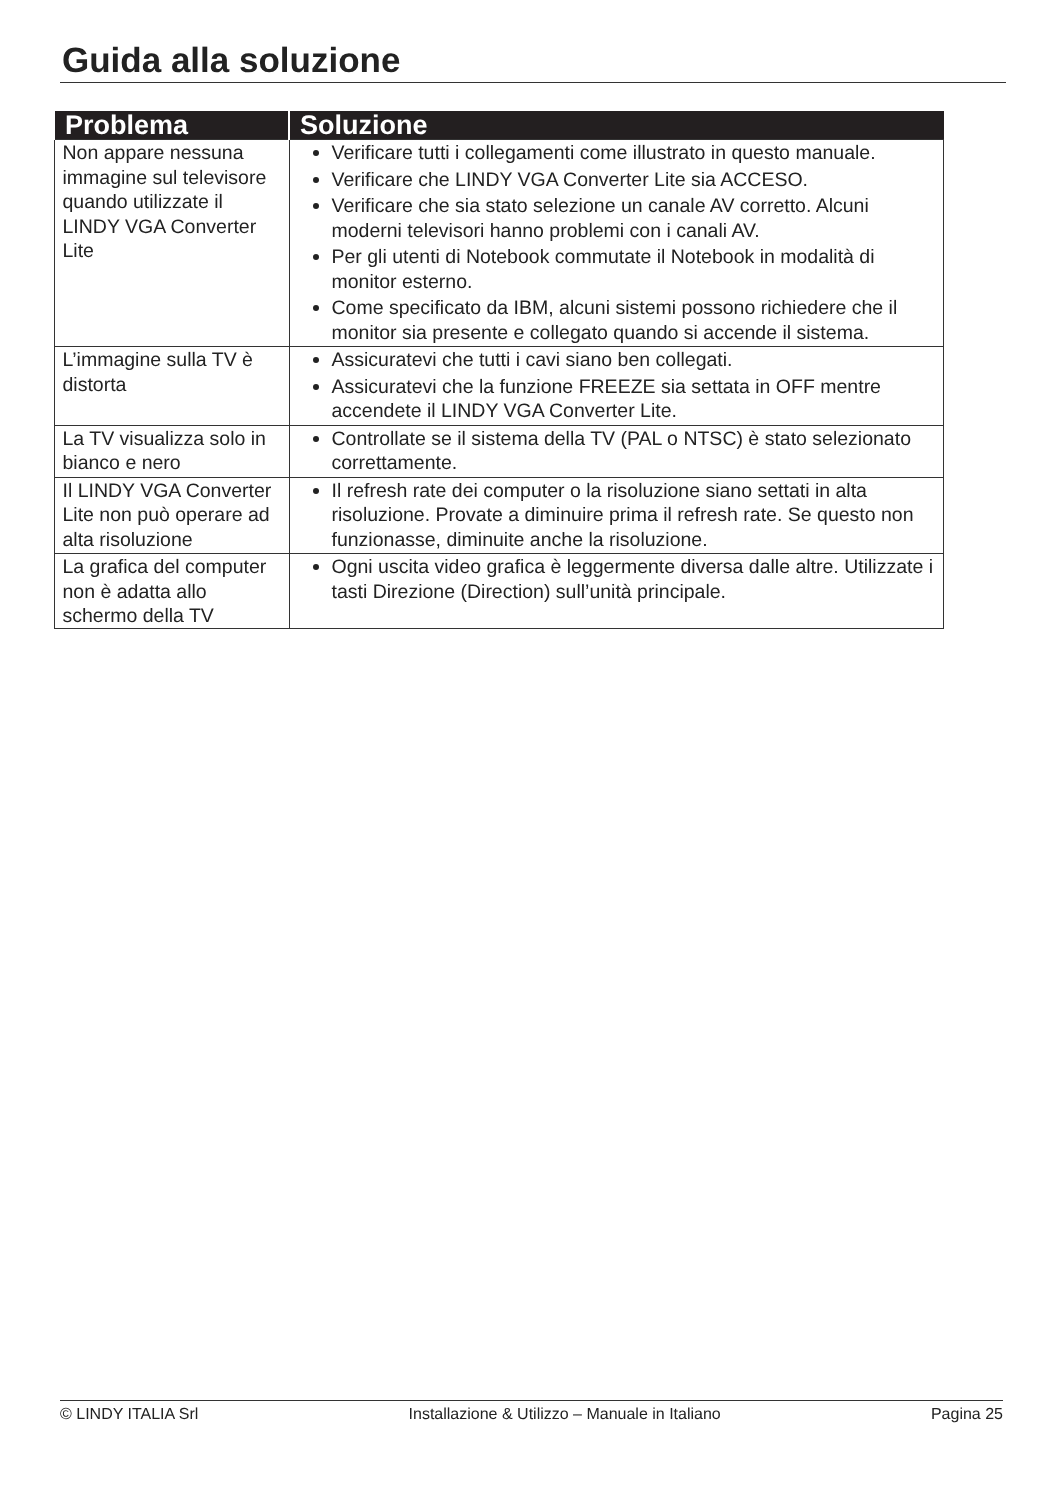Guida alla soluzione
| Problema | Soluzione |
| --- | --- |
| Non appare nessuna immagine sul televisore quando utilizzate il LINDY VGA Converter Lite | Verificare tutti i collegamenti come illustrato in questo manuale. Verificare che LINDY VGA Converter Lite sia ACCESO. Verificare che sia stato selezione un canale AV corretto. Alcuni moderni televisori hanno problemi con i canali AV. Per gli utenti di Notebook commutate il Notebook in modalità di monitor esterno. Come specificato da IBM, alcuni sistemi possono richiedere che il monitor sia presente e collegato quando si accende il sistema. |
| L’immagine sulla TV è distorta | Assicuratevi che tutti i cavi siano ben collegati. Assicuratevi che la funzione FREEZE sia settata in OFF mentre accendete il LINDY VGA Converter Lite. |
| La TV visualizza solo in bianco e nero | Controllate se il sistema della TV (PAL o NTSC) è stato selezionato correttamente. |
| Il LINDY VGA Converter Lite non può operare ad alta risoluzione | Il refresh rate dei computer o la risoluzione siano settati in alta risoluzione. Provate a diminuire prima il refresh rate. Se questo non funzionasse, diminuite anche la risoluzione. |
| La grafica del computer non è adatta allo schermo della TV | Ogni uscita video grafica è leggermente diversa dalle altre. Utilizzate i tasti Direzione (Direction) sull’unità principale. |
© LINDY ITALIA Srl Installazione & Utilizzo – Manuale in Italiano Pagina 25